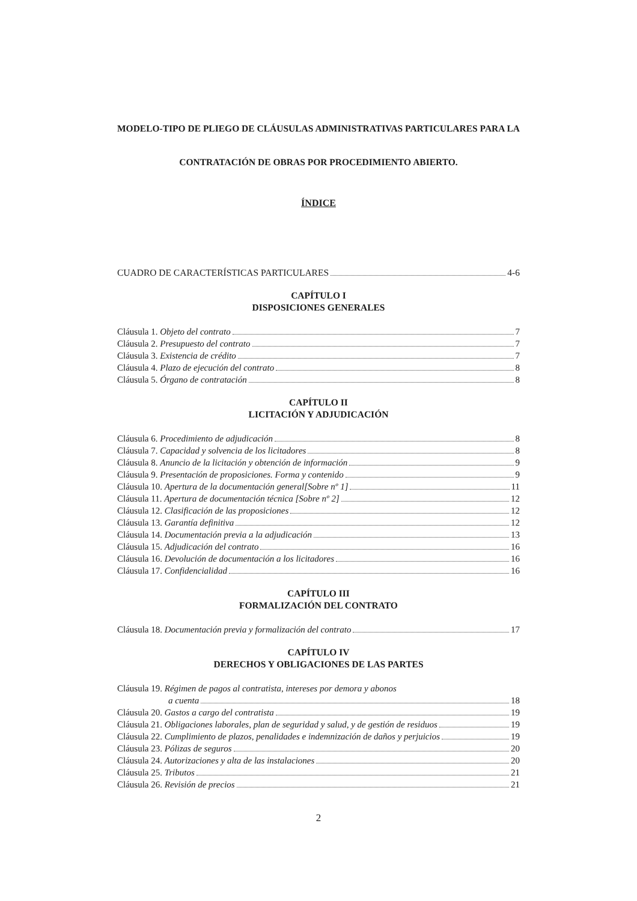MODELO-TIPO DE PLIEGO DE CLÁUSULAS ADMINISTRATIVAS PARTICULARES PARA LA
CONTRATACIÓN DE OBRAS POR PROCEDIMIENTO ABIERTO.
ÍNDICE
CUADRO DE CARACTERÍSTICAS PARTICULARES 4-6
CAPÍTULO I
DISPOSICIONES GENERALES
Cláusula 1. Objeto del contrato 7
Cláusula 2. Presupuesto del contrato 7
Cláusula 3. Existencia de crédito 7
Cláusula 4. Plazo de ejecución del contrato 8
Cláusula 5. Órgano de contratación 8
CAPÍTULO II
LICITACIÓN Y ADJUDICACIÓN
Cláusula 6. Procedimiento de adjudicación 8
Cláusula 7. Capacidad y solvencia de los licitadores 8
Cláusula 8. Anuncio de la licitación y obtención de información 9
Cláusula 9. Presentación de proposiciones. Forma y contenido 9
Cláusula 10. Apertura de la documentación general[Sobre nº 1] 11
Cláusula 11. Apertura de documentación técnica [Sobre nº 2] 12
Cláusula 12. Clasificación de las proposiciones 12
Cláusula 13. Garantía definitiva 12
Cláusula 14. Documentación previa a la adjudicación 13
Cláusula 15. Adjudicación del contrato 16
Cláusula 16. Devolución de documentación a los licitadores 16
Cláusula 17. Confidencialidad 16
CAPÍTULO III
FORMALIZACIÓN DEL CONTRATO
Cláusula 18. Documentación previa y formalización del contrato 17
CAPÍTULO IV
DERECHOS Y OBLIGACIONES DE LAS PARTES
Cláusula 19. Régimen de pagos al contratista, intereses por demora y abonos
a cuenta 18
Cláusula 20. Gastos a cargo del contratista 19
Cláusula 21. Obligaciones laborales, plan de seguridad y salud, y de gestión de residuos 19
Cláusula 22. Cumplimiento de plazos, penalidades e indemnización de daños y perjuicios 19
Cláusula 23. Pólizas de seguros 20
Cláusula 24. Autorizaciones y alta de las instalaciones 20
Cláusula 25. Tributos 21
Cláusula 26. Revisión de precios 21
2